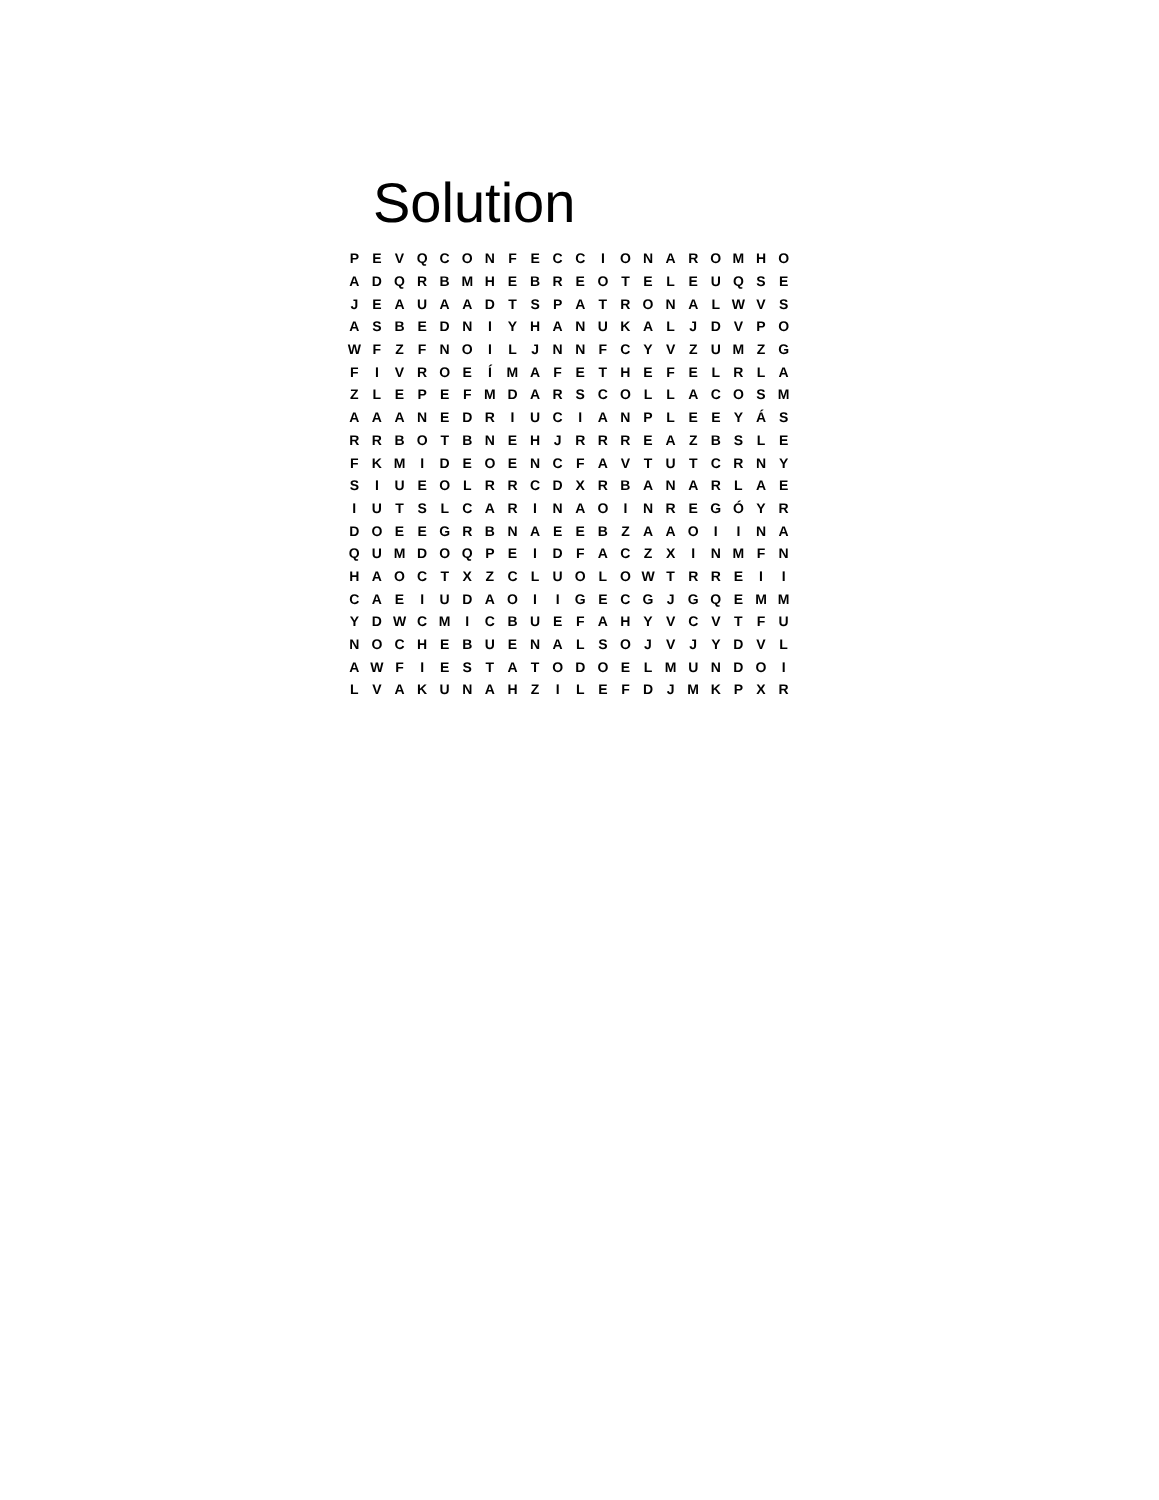Solution
| P | E | V | Q | C | O | N | F | E | C | C | I | O | N | A | R | O | M | H | O |
| A | D | Q | R | B | M | H | E | B | R | E | O | T | E | L | E | U | Q | S | E |
| J | E | A | U | A | A | D | T | S | P | A | T | R | O | N | A | L | W | V | S |
| A | S | B | E | D | N | I | Y | H | A | N | U | K | A | L | J | D | V | P | O |
| W | F | Z | F | N | O | I | L | J | N | N | F | C | Y | V | Z | U | M | Z | G |
| F | I | V | R | O | E | Í | M | A | F | E | T | H | E | F | E | L | R | L | A |
| Z | L | E | P | E | F | M | D | A | R | S | C | O | L | L | A | C | O | S | M |
| A | A | A | N | E | D | R | I | U | C | I | A | N | P | L | E | E | Y | Á | S |
| R | R | B | O | T | B | N | E | H | J | R | R | R | E | A | Z | B | S | L | E |
| F | K | M | I | D | E | O | E | N | C | F | A | V | T | U | T | C | R | N | Y |
| S | I | U | E | O | L | R | R | C | D | X | R | B | A | N | A | R | L | A | E |
| I | U | T | S | L | C | A | R | I | N | A | O | I | N | R | E | G | Ó | Y | R |
| D | O | E | E | G | R | B | N | A | E | E | B | Z | A | A | O | I | I | N | A |
| Q | U | M | D | O | Q | P | E | I | D | F | A | C | Z | X | I | N | M | F | N |
| H | A | O | C | T | X | Z | C | L | U | O | L | O | W | T | R | R | E | I | I |
| C | A | E | I | U | D | A | O | I | I | G | E | C | G | J | G | Q | E | M | M |
| Y | D | W | C | M | I | C | B | U | E | F | A | H | Y | V | C | V | T | F | U |
| N | O | C | H | E | B | U | E | N | A | L | S | O | J | V | J | Y | D | V | L |
| A | W | F | I | E | S | T | A | T | O | D | O | E | L | M | U | N | D | O | I |
| L | V | A | K | U | N | A | H | Z | I | L | E | F | D | J | M | K | P | X | R |